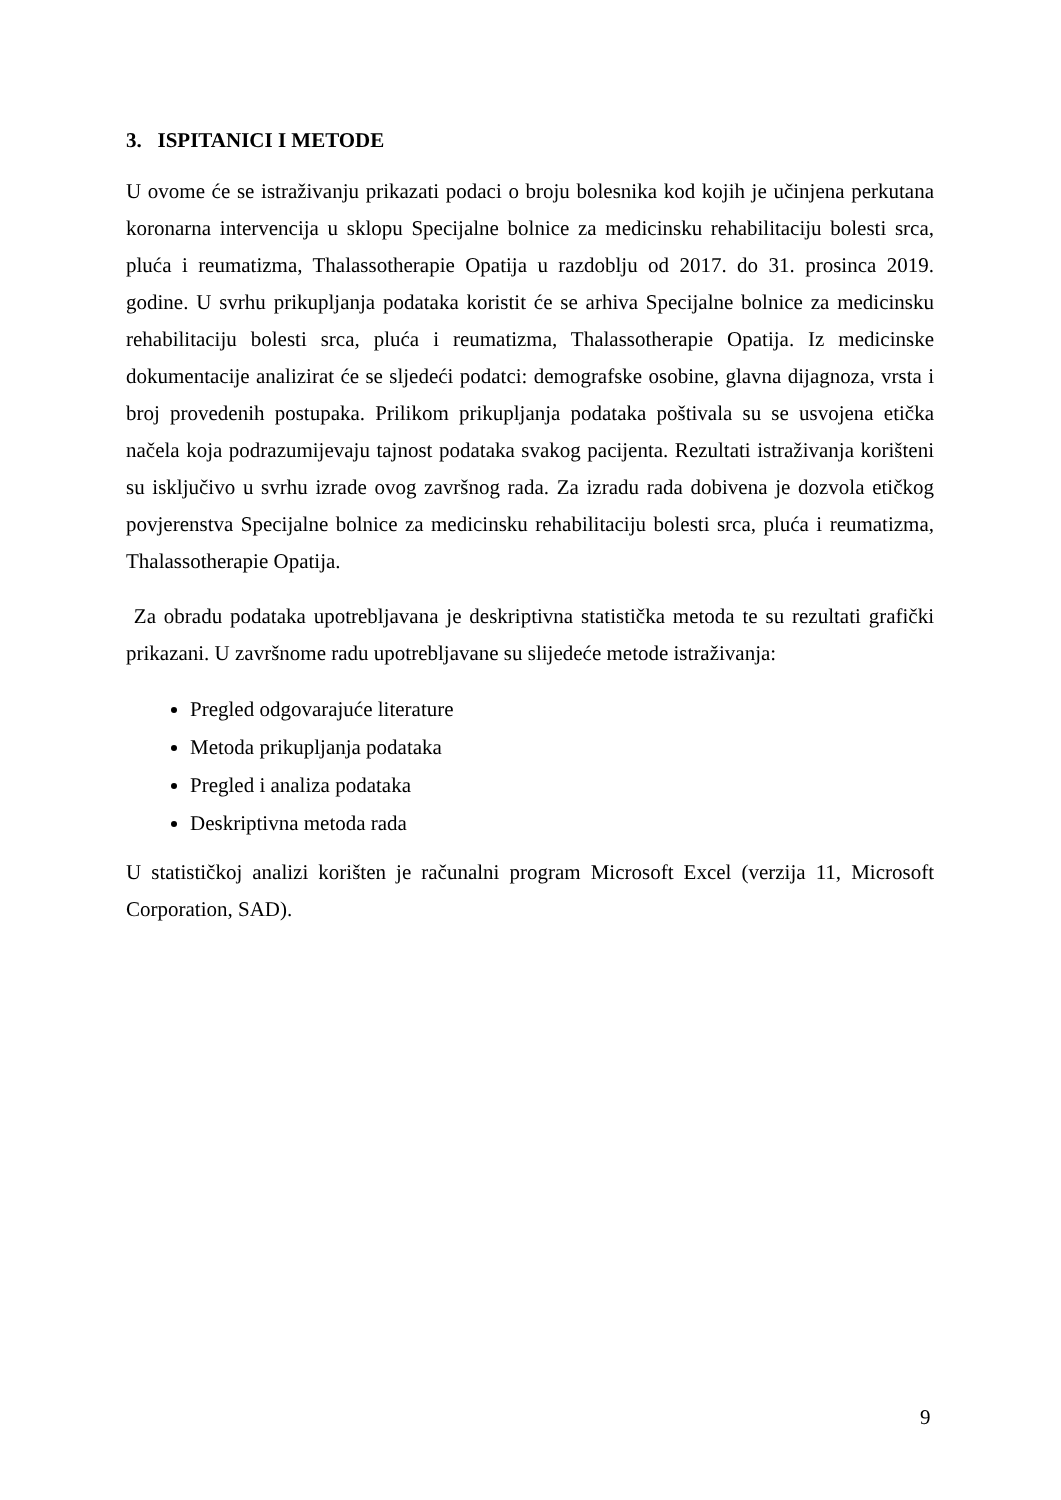3. ISPITANICI I METODE
U ovome će se istraživanju prikazati podaci o broju bolesnika kod kojih je učinjena perkutana koronarna intervencija u sklopu Specijalne bolnice za medicinsku rehabilitaciju bolesti srca, pluća i reumatizma, Thalassotherapie Opatija u razdoblju od 2017. do 31. prosinca 2019. godine. U svrhu prikupljanja podataka koristit će se arhiva Specijalne bolnice za medicinsku rehabilitaciju bolesti srca, pluća i reumatizma, Thalassotherapie Opatija. Iz medicinske dokumentacije analizirat će se sljedeći podatci: demografske osobine, glavna dijagnoza, vrsta i broj provedenih postupaka. Prilikom prikupljanja podataka poštivala su se usvojena etička načela koja podrazumijevaju tajnost podataka svakog pacijenta. Rezultati istraživanja korišteni su isključivo u svrhu izrade ovog završnog rada. Za izradu rada dobivena je dozvola etičkog povjerenstva Specijalne bolnice za medicinsku rehabilitaciju bolesti srca, pluća i reumatizma, Thalassotherapie Opatija.
Za obradu podataka upotrebljavana je deskriptivna statistička metoda te su rezultati grafički prikazani. U završnome radu upotrebljavane su slijedeće metode istraživanja:
Pregled odgovarajuće literature
Metoda prikupljanja podataka
Pregled i analiza podataka
Deskriptivna metoda rada
U statističkoj analizi korišten je računalni program Microsoft Excel (verzija 11, Microsoft Corporation, SAD).
9